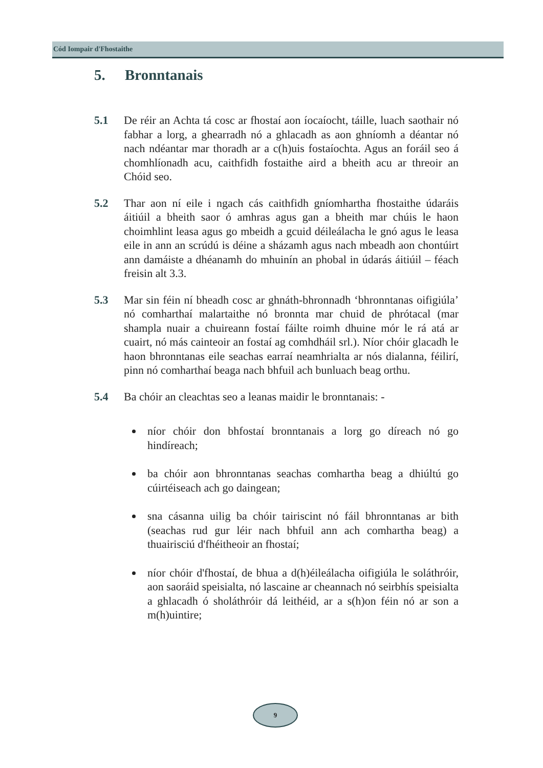Cód Iompair d'Fhostaithe
5. Bronntanais
5.1 De réir an Achta tá cosc ar fhostaí aon íocaíocht, táille, luach saothair nó fabhar a lorg, a ghearradh nó a ghlacadh as aon ghníomh a déantar nó nach ndéantar mar thoradh ar a c(h)uis fostaíochta. Agus an foráil seo á chomhlíonadh acu, caithfidh fostaithe aird a bheith acu ar threoir an Chóid seo.
5.2 Thar aon ní eile i ngach cás caithfidh gníomhartha fhostaithe údaráis áitiúil a bheith saor ó amhras agus gan a bheith mar chúis le haon choimhlint leasa agus go mbeidh a gcuid déileálacha le gnó agus le leasa eile in ann an scrúdú is déine a sházamh agus nach mbeadh aon chontúirt ann damáiste a dhéanamh do mhuinín an phobal in údarás áitiúil – féach freisin alt 3.3.
5.3 Mar sin féin ní bheadh cosc ar ghnáth-bhronnadh ‘bhronntanas oifigiúla’ nó comharthaí malartaithe nó bronnta mar chuid de phrótacal (mar shampla nuair a chuireann fostaí fáilte roimh dhuine mór le rá atá ar cuairt, nó más cainteoir an fostaí ag comhdháil srl.). Níor chóir glacadh le haon bhronntanas eile seachas earraí neamhrialta ar nós dialanna, féilirí, pinn nó comharthaí beaga nach bhfuil ach bunluach beag orthu.
5.4 Ba chóir an cleachtas seo a leanas maidir le bronntanais: -
níor chóir don bhfostaí bronntanais a lorg go díreach nó go hindíreach;
ba chóir aon bhronntanas seachas comhartha beag a dhiúltú go cúirtéiseach ach go daingean;
sna cásanna uilig ba chóir tairiscint nó fáil bhronntanas ar bith (seachas rud gur léir nach bhfuil ann ach comhartha beag) a thuairisciú d'fhéitheoir an fhostaí;
níor chóir d'fhostaí, de bhua a d(h)éileálacha oifigiúla le soláthróir, aon saoráid speisialta, nó lascaine ar cheannach nó seirbhís speisialta a ghlacadh ó sholáthróir dá leithéid, ar a s(h)on féin nó ar son a m(h)uintire;
9